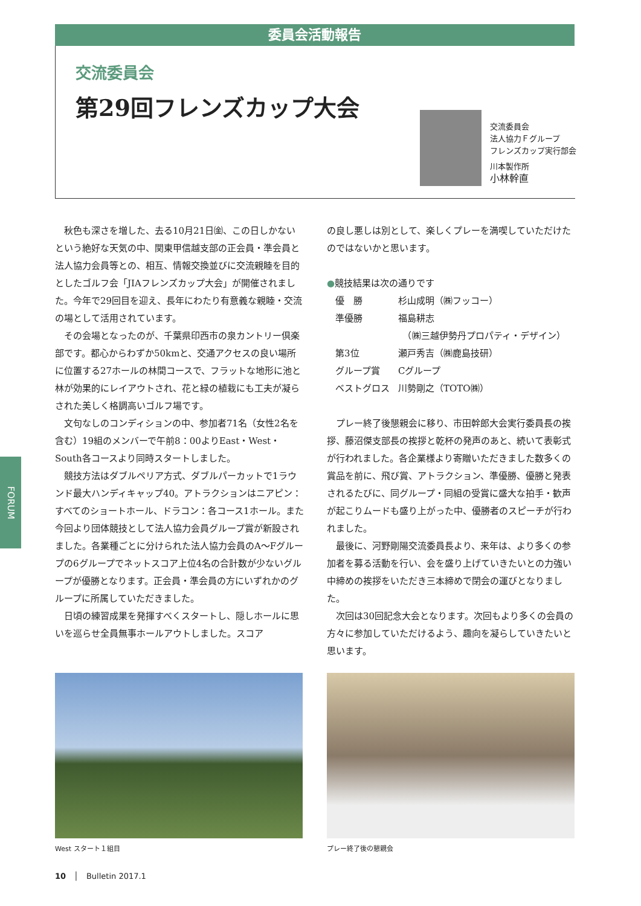委員会活動報告
交流委員会
第29回フレンズカップ大会
交流委員会
法人協力Ｆグループ
フレンズカップ実行部会
川本製作所
小林幹直
秋色も深さを増した、去る10月21日㈮、この日しかないという絶好な天気の中、関東甲信越支部の正会員・準会員と法人協力会員等との、相互、情報交換並びに交流親睦を目的としたゴルフ会「JIAフレンズカップ大会」が開催されました。今年で29回目を迎え、長年にわたり有意義な親睦・交流の場として活用されています。
その会場となったのが、千葉県印西市の泉カントリー倶楽部です。都心からわずか50kmと、交通アクセスの良い場所に位置する27ホールの林間コースで、フラットな地形に池と林が効果的にレイアウトされ、花と緑の植栽にも工夫が凝らされた美しく格調高いゴルフ場です。
文句なしのコンディションの中、参加者71名（女性2名を含む）19組のメンバーで午前8：00よりEast・West・South各コースより同時スタートしました。
競技方法はダブルペリア方式、ダブルパーカットで1ラウンド最大ハンディキャップ40。アトラクションはニアピン：すべてのショートホール、ドラコン：各コース1ホール。また今回より団体競技として法人協力会員グループ賞が新設されました。各業種ごとに分けられた法人協力会員のA～Fグループの6グループでネットスコア上位4名の合計数が少ないグループが優勝となります。正会員・準会員の方にいずれかのグループに所属していただきました。
日頃の練習成果を発揮すべくスタートし、隠しホールに思いを巡らせ全員無事ホールアウトしました。スコア
の良し悪しは別として、楽しくプレーを満喫していただけたのではないかと思います。
●競技結果は次の通りです
| 優 勝 | 杉山成明（㈱フッコー） |
| 準優勝 | 福島耕志 （㈱三越伊勢丹プロパティ・デザイン） |
| 第3位 | 瀬戸秀吉（㈱鹿島技研） |
| グループ賞 | Cグループ |
| ベストグロス | 川勢剛之（TOTO㈱） |
プレー終了後懇親会に移り、市田幹郎大会実行委員長の挨拶、藤沼傑支部長の挨拶と乾杯の発声のあと、続いて表彰式が行われました。各企業様より寄贈いただきました数多くの賞品を前に、飛び賞、アトラクション、準優勝、優勝と発表されるたびに、同グループ・同組の受賞に盛大な拍手・歓声が起こりムードも盛り上がった中、優勝者のスピーチが行われました。
最後に、河野剛陽交流委員長より、来年は、より多くの参加者を募る活動を行い、会を盛り上げていきたいとの力強い中締めの挨拶をいただき三本締めで閉会の運びとなりました。
次回は30回記念大会となります。次回もより多くの会員の方々に参加していただけるよう、趣向を凝らしていきたいと思います。
West スタート１組目 プレー終了後の懇親会
FORUM
10　│　Bulletin 2017.1